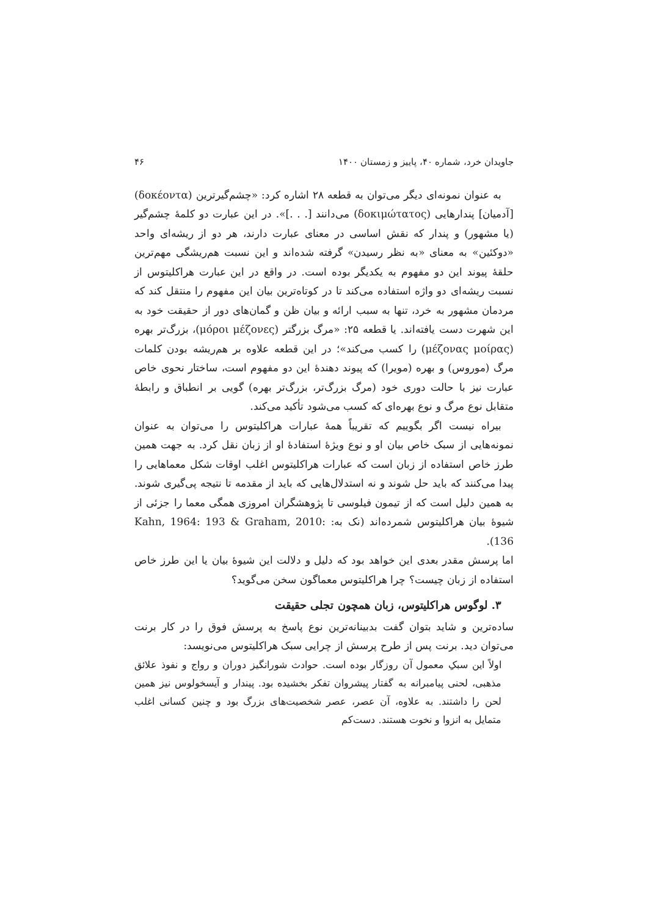جاویدان خرد، شماره ۴۰، پاییز و زمستان ۱۴۰۰ ۴۶
به عنوان نمونه‌ای دیگر می‌توان به قطعه ۲۸ اشاره کرد: «چشم‌گیرترین (δοκέοντα) [آدمیان] پندارهایی (δοκιμώτατος) می‌دانند [. . .]». در این عبارت دو کلمهٔ چشم‌گیر (یا مشهور) و پندار که نقش اساسی در معنای عبارت دارند، هر دو از ریشه‌ای واحد «دوکئین» به معنای «به نظر رسیدن» گرفته شده‌اند و این نسبت هم‌ریشگی مهم‌ترین حلقهٔ پیوند این دو مفهوم به یکدیگر بوده است. در واقع در این عبارت هراکلیتوس از نسبت ریشه‌ای دو واژه استفاده می‌کند تا در کوتاه‌ترین بیان این مفهوم را منتقل کند که مردمان مشهور به خرد، تنها به سبب ارائه و بیان ظن و گمان‌های دور از حقیقت خود به این شهرت دست یافته‌اند. یا قطعه ۲۵: «مرگ بزرگتر (μόροι μέζονες)، بزرگ‌تر بهره (μέζονας μοίρας) را کسب می‌کند»؛ در این قطعه علاوه بر هم‌ریشه بودن کلمات مرگ (موروس) و بهره (مویرا) که پیوند دهندهٔ این دو مفهوم است، ساختار نحوی خاص عبارت نیز با حالت دوری خود (مرگ بزرگ‌تر، بزرگ‌تر بهره) گویی بر انطباق و رابطهٔ متقابل نوع مرگ و نوع بهره‌ای که کسب می‌شود تأکید می‌کند.
بیراه نیست اگر بگوییم که تقریباً همهٔ عبارات هراکلیتوس را می‌توان به عنوان نمونه‌هایی از سبک خاص بیان او و نوع ویژهٔ استفادهٔ او از زبان نقل کرد. به جهت همین طرز خاص استفاده از زبان است که عبارات هراکلیتوس اغلب اوقات شکل معماهایی را پیدا می‌کنند که باید حل شوند و نه استدلال‌هایی که باید از مقدمه تا نتیجه پی‌گیری شوند. به همین دلیل است که از تیمون فیلوسی تا پژوهشگران امروزی همگی معما را جزئی از شیوهٔ بیان هراکلیتوس شمرده‌اند (نک به: Kahn, 1964: 193 & Graham, 2010: 136).
اما پرسش مقدر بعدی این خواهد بود که دلیل و دلالت این شیوهٔ بیان یا این طرز خاص استفاده از زبان چیست؟ چرا هراکلیتوس معماگون سخن می‌گوید؟
۳. لوگوس هراکلیتوس، زبان همچون تجلی حقیقت
ساده‌ترین و شاید بتوان گفت بدبینانه‌ترین نوع پاسخ به پرسش فوق را در کار برنت می‌توان دید. برنت پس از طرح پرسش از چرایی سبک هراکلیتوس می‌نویسد:
اولاً این سبکِ معمول آن روزگار بوده است. حوادث شورانگیز دوران و رواج و نفوذ علائق مذهبی، لحنی پیامبرانه به گفتار پیشروان تفکر بخشیده بود. پیندار و آیسخولوس نیز همین لحن را داشتند. به علاوه، آن عصر، عصر شخصیت‌های بزرگ بود و چنین کسانی اغلب متمایل به انزوا و نخوت هستند. دست‌کم